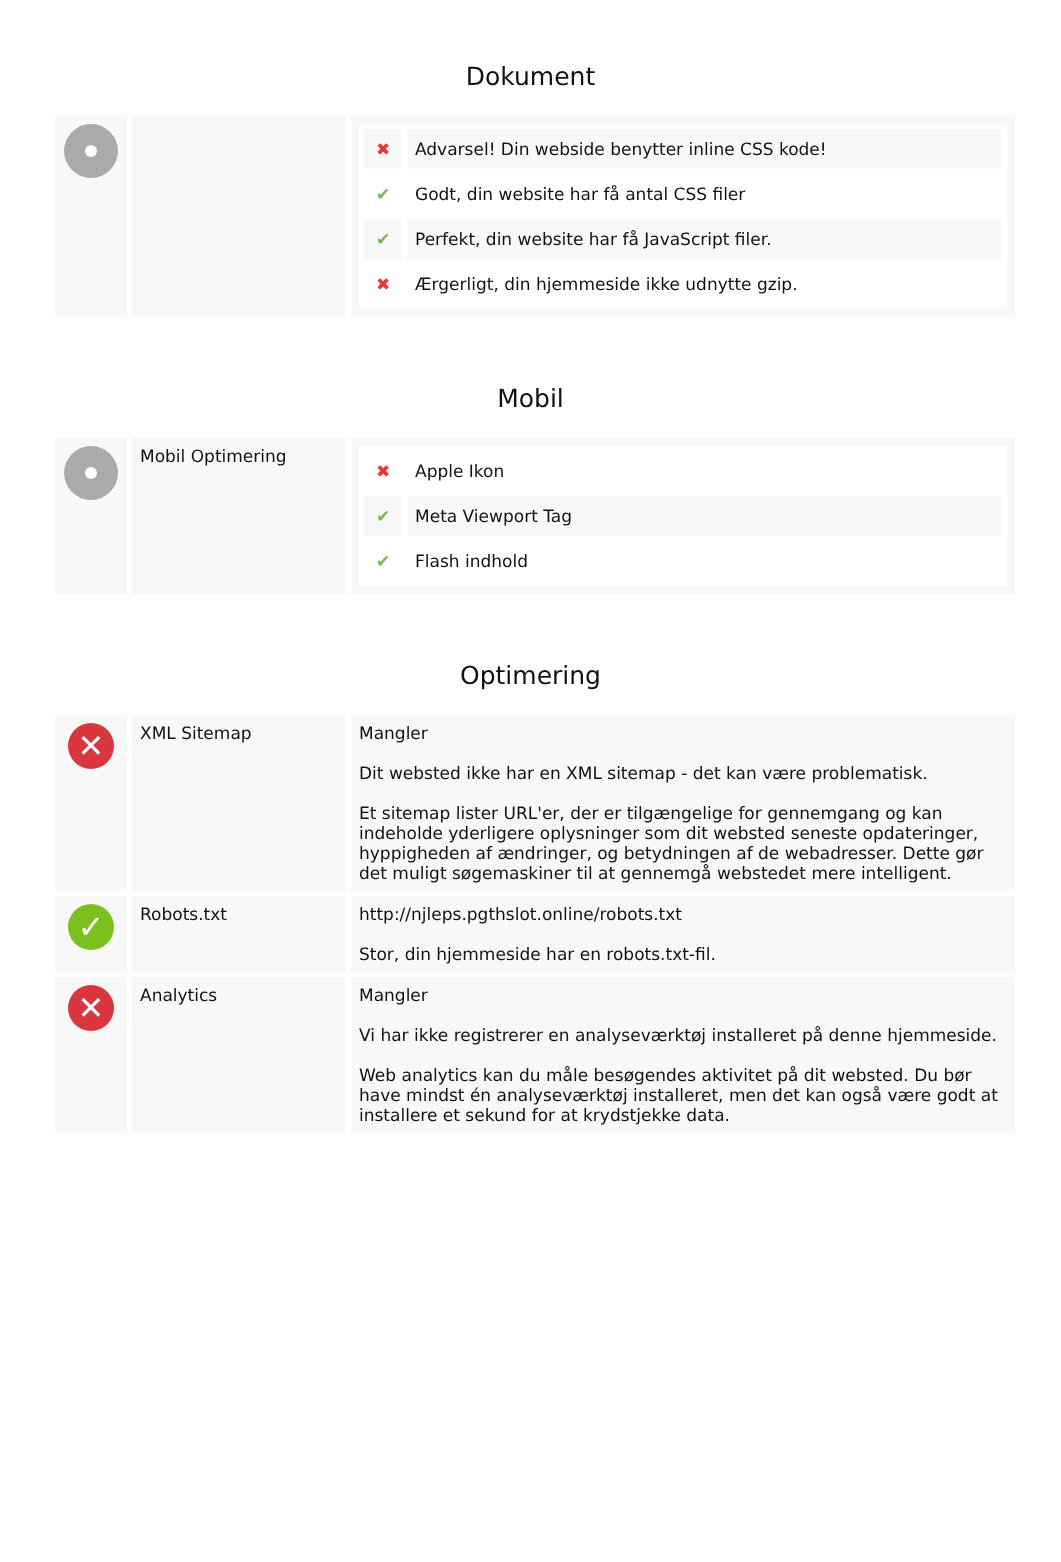Dokument
| | | / ✖ / Advarsel! Din webside benytter inline CSS kode! / / ✔ / Godt, din website har få antal CSS filer / / ✔ / Perfekt, din website har få JavaScript filer. / / ✖ / Ærgerligt, din hjemmeside ikke udnytte gzip. / |
Mobil
| | Mobil Optimering | / ✖ / Apple Ikon / / ✔ / Meta Viewport Tag / / ✔ / Flash indhold / |
Optimering
| ✕ | XML Sitemap | Mangler Dit websted ikke har en XML sitemap - det kan være problematisk. Et sitemap lister URL'er, der er tilgængelige for gennemgang og kan indeholde yderligere oplysninger som dit websted seneste opdateringer, hyppigheden af ændringer, og betydningen af de webadresser. Dette gør det muligt søgemaskiner til at gennemgå webstedet mere intelligent. |
| ✓ | Robots.txt | http://njleps.pgthslot.online/robots.txt Stor, din hjemmeside har en robots.txt-fil. |
| ✕ | Analytics | Mangler Vi har ikke registrerer en analyseværktøj installeret på denne hjemmeside. Web analytics kan du måle besøgendes aktivitet på dit websted. Du bør have mindst én analyseværktøj installeret, men det kan også være godt at installere et sekund for at krydstjekke data. |